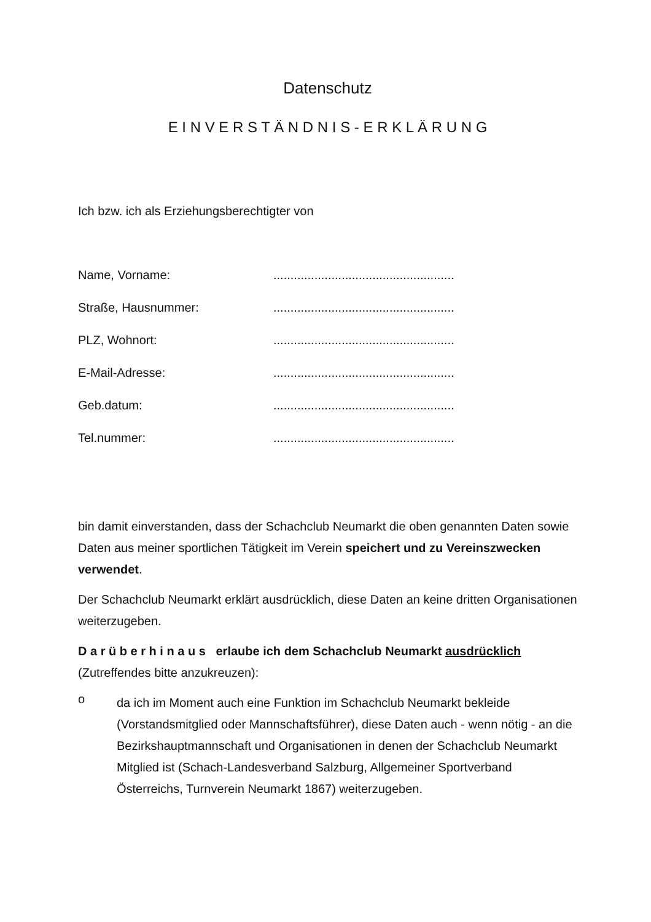Datenschutz
E I N V E R S T Ä N D N I S - E R K L Ä R U N G
Ich bzw. ich als Erziehungsberechtigter von
| Name, Vorname: | ..................................................... |
| Straße, Hausnummer: | ..................................................... |
| PLZ, Wohnort: | ..................................................... |
| E-Mail-Adresse: | ..................................................... |
| Geb.datum: | ..................................................... |
| Tel.nummer: | ..................................................... |
bin damit einverstanden, dass der Schachclub Neumarkt die oben genannten Daten sowie Daten aus meiner sportlichen Tätigkeit im Verein speichert und zu Vereinszwecken verwendet.
Der Schachclub Neumarkt erklärt ausdrücklich, diese Daten an keine dritten Organisationen weiterzugeben.
D a r ü b e r h i n a u s erlaube ich dem Schachclub Neumarkt ausdrücklich
(Zutreffendes bitte anzukreuzen):
o
da ich im Moment auch eine Funktion im Schachclub Neumarkt bekleide (Vorstandsmitglied oder Mannschaftsführer), diese Daten auch - wenn nötig - an die Bezirkshauptmannschaft und Organisationen in denen der Schachclub Neumarkt Mitglied ist (Schach-Landesverband Salzburg, Allgemeiner Sportverband Österreichs, Turnverein Neumarkt 1867) weiterzugeben.